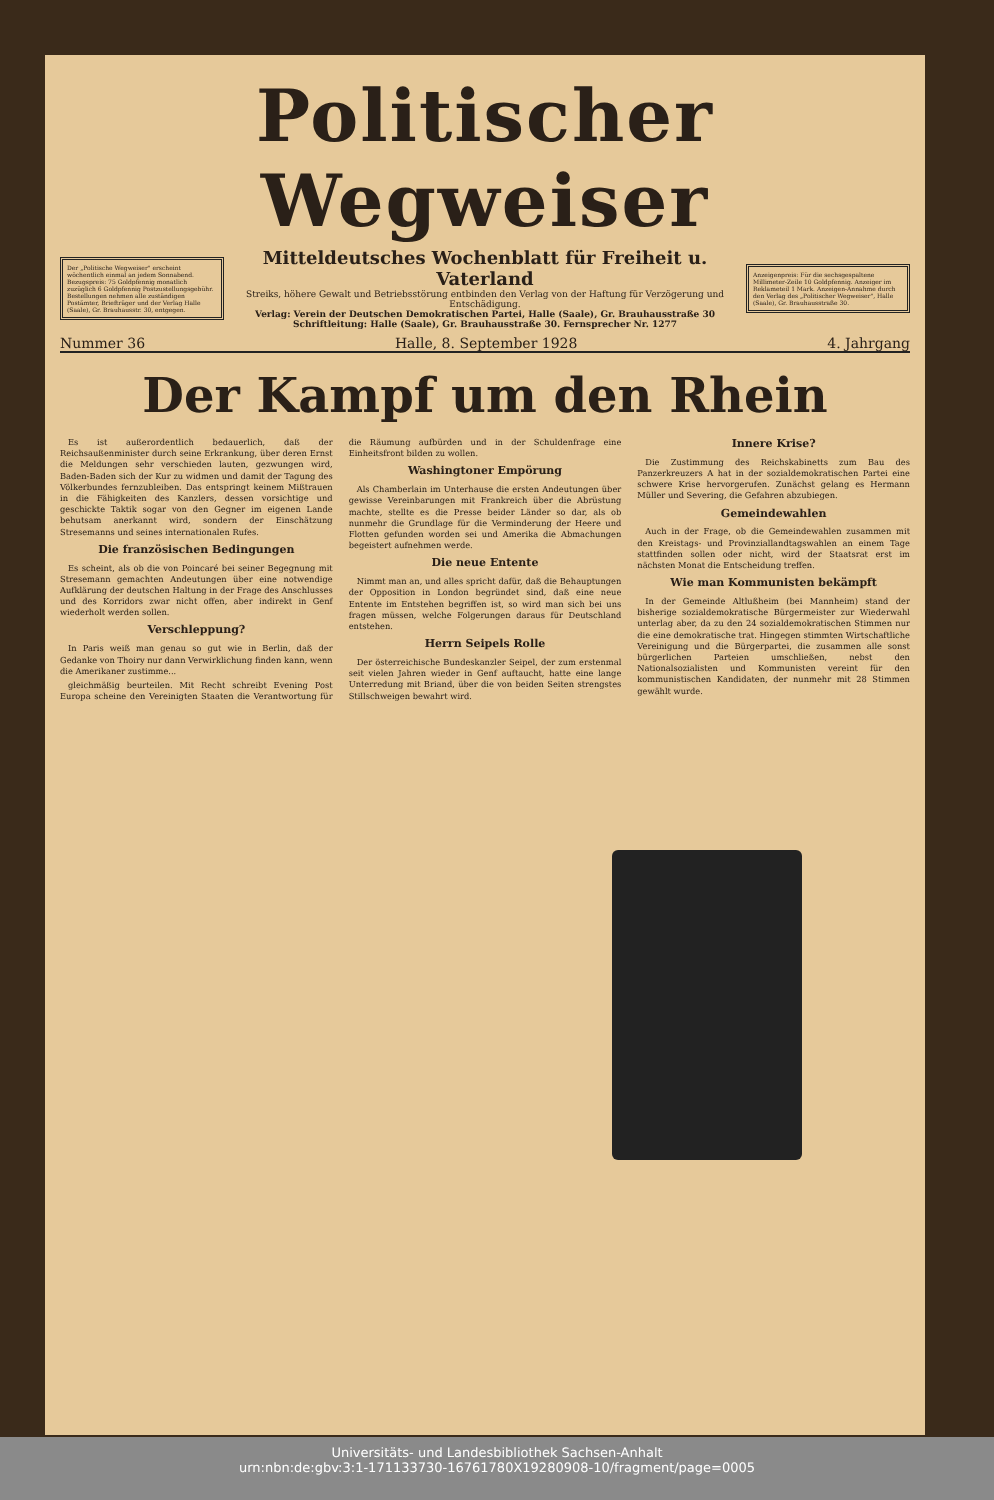Politischer Wegweiser
Der „Politische Wegweiser" erscheint wöchentlich einmal an jedem Sonnabend. Bezugspreis: 75 Goldpfennig monatlich zuzüglich 6 Goldpfennig Postzustellungsgebühr. Bestellungen nehmen alle zuständigen Postämter, Briefträger und der Verlag Halle (Saale), Gr. Brauhausstr. 30, entgegen.
Mitteldeutsches Wochenblatt für Freiheit u. Vaterland
Streiks, höhere Gewalt und Betriebsstörung entbinden den Verlag von der Haftung für Verzögerung und Entschädigung.
Verlag: Verein der Deutschen Demokratischen Partei, Halle (Saale), Gr. Brauhausstraße 30
Schriftleitung: Halle (Saale), Gr. Brauhausstraße 30. Fernsprecher Nr. 1277
Anzeigenpreis: Für die sechsgespaltene Millimeter-Zeile 10 Goldpfennig. Anzeiger im Reklameteil 1 Mark. Anzeigen-Annahme durch den Verlag des „Politischer Wegweiser", Halle (Saale), Gr. Brauhausstraße 30.
Nummer 36 Halle, 8. September 1928 4. Jahrgang
Der Kampf um den Rhein
Es ist außerordentlich bedauerlich, daß der Reichsaußenminister durch seine Erkrankung, über deren Ernst die Meldungen sehr verschieden lauten, gezwungen wird, Baden-Baden sich der Kur zu widmen und damit der Tagung des Völkerbundes fernzubleiben. Das entspringt keinem Mißtrauen in die Fähigkeiten des Kanzlers, dessen vorsichtige und geschickte Taktik sogar von den Gegner im eigenen Lande behutsam anerkannt wird, sondern der Einschätzung Stresemanns und seines internationalen Rufes.
Die französischen Bedingungen
Es scheint, als ob die von Poincaré bei seiner Begegnung mit Stresemann gemachten Andeutungen über eine notwendige Aufklärung der deutschen Haltung in der Frage des Anschlusses und des Korridors zwar nicht offen, aber indirekt in Genf wiederholt werden sollen.
Verschleppung?
In Paris weiß man genau so gut wie in Berlin, daß der Gedanke von Thoiry nur dann Verwirklichung finden kann, wenn die Amerikaner zustimme...
gleichmäßig beurteilen. Mit Recht schreibt Evening Post Europa scheine den Vereinigten Staaten die Verantwortung für die Räumung aufbürden und in der Schuldenfrage eine Einheitsfront bilden zu wollen.
Washingtoner Empörung
Als Chamberlain im Unterhause die ersten Andeutungen über gewisse Vereinbarungen mit Frankreich über die Abrüstung machte, stellte es die Presse beider Länder so dar, als ob nunmehr die Grundlage für die Verminderung der Heere und Flotten gefunden worden sei und Amerika die Abmachungen begeistert aufnehmen werde.
Die neue Entente
Nimmt man an, und alles spricht dafür, daß die Behauptungen der Opposition in London begründet sind, daß eine neue Entente im Entstehen begriffen ist, so wird man sich bei uns fragen müssen, welche Folgerungen daraus für Deutschland entstehen.
Herrn Seipels Rolle
Der österreichische Bundeskanzler Seipel, der zum erstenmal seit vielen Jahren wieder in Genf auftaucht, hatte eine lange Unterredung mit Briand, über die von beiden Seiten strengstes Stillschweigen bewahrt wird.
Innere Krise?
Die Zustimmung des Reichskabinetts zum Bau des Panzerkreuzers A hat in der sozialdemokratischen Partei eine schwere Krise hervorgerufen. Zunächst gelang es Hermann Müller und Severing, die Gefahren abzubiegen.
Gemeindewahlen
Auch in der Frage, ob die Gemeindewahlen zusammen mit den Kreistags- und Provinziallandtagswahlen an einem Tage stattfinden sollen oder nicht, wird der Staatsrat erst im nächsten Monat die Entscheidung treffen.
Wie man Kommunisten bekämpft
In der Gemeinde Altlußheim (bei Mannheim) stand der bisherige sozialdemokratische Bürgermeister zur Wiederwahl unterlag aber, da zu den 24 sozialdemokratischen Stimmen nur die eine demokratische trat. Hingegen stimmten Wirtschaftliche Vereinigung und die Bürgerpartei, die zusammen alle sonst bürgerlichen Parteien umschließen, nebst den Nationalsozialisten und Kommunisten vereint für den kommunistischen Kandidaten, der nunmehr mit 28 Stimmen gewählt wurde.
Universitäts- und Landesbibliothek Sachsen-Anhalt
urn:nbn:de:gbv:3:1-171133730-16761780X19280908-10/fragment/page=0005